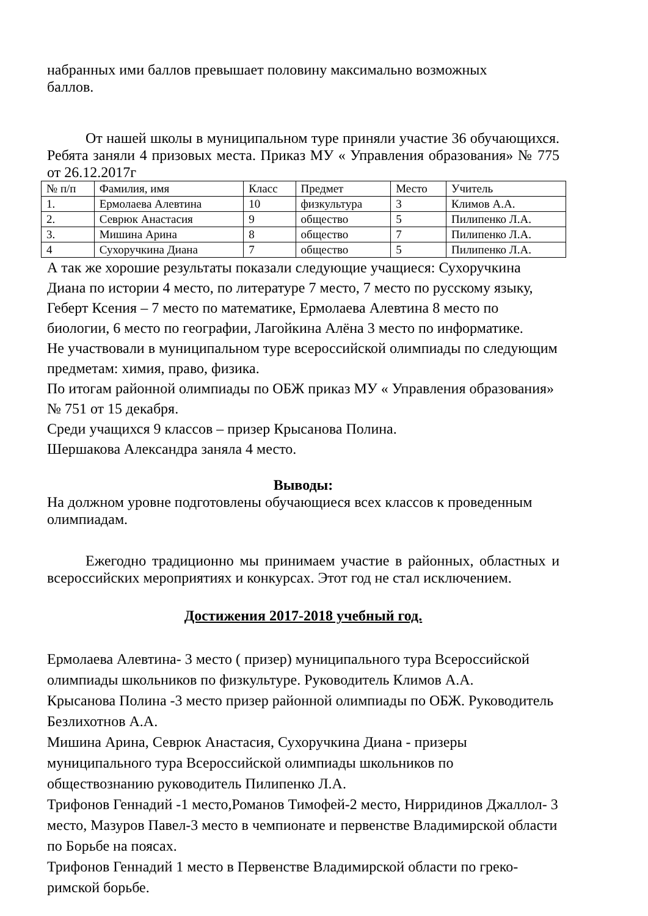набранных ими баллов превышает половину максимально возможных
баллов.
От нашей школы в муниципальном туре приняли участие 36 обучающихся. Ребята заняли 4 призовых места. Приказ МУ « Управления образования» № 775 от 26.12.2017г
| № п/п | Фамилия, имя | Класс | Предмет | Место | Учитель |
| 1. | Ермолаева Алевтина | 10 | физкультура | 3 | Климов А.А. |
| 2. | Севрюк Анастасия | 9 | общество | 5 | Пилипенко Л.А. |
| 3. | Мишина Арина | 8 | общество | 7 | Пилипенко Л.А. |
| 4 | Сухоручкина Диана | 7 | общество | 5 | Пилипенко Л.А. |
А так же хорошие результаты показали следующие учащиеся: Сухоручкина Диана по истории 4 место, по литературе 7 место, 7 место по русскому языку, Геберт Ксения – 7 место по математике, Ермолаева Алевтина 8 место по биологии, 6 место по географии, Лагойкина Алёна 3 место по информатике.
Не участвовали в муниципальном туре всероссийской олимпиады по следующим предметам: химия, право, физика.
По итогам районной олимпиады по ОБЖ приказ МУ « Управления образования» № 751 от 15 декабря.
Среди учащихся 9 классов – призер Крысанова Полина.
Шершакова Александра заняла 4 место.
Выводы:
На должном уровне подготовлены обучающиеся всех классов к проведенным олимпиадам.
Ежегодно традиционно мы принимаем участие в районных, областных и всероссийских мероприятиях и конкурсах. Этот год не стал исключением.
Достижения 2017-2018 учебный год.
Ермолаева Алевтина- 3 место ( призер) муниципального тура Всероссийской олимпиады школьников по физкультуре. Руководитель Климов А.А.
Крысанова Полина -3 место призер районной олимпиады по ОБЖ. Руководитель Безлихотнов А.А.
Мишина Арина, Севрюк Анастасия, Сухоручкина Диана - призеры муниципального тура Всероссийской олимпиады школьников по обществознанию руководитель Пилипенко Л.А.
Трифонов Геннадий -1 место,Романов Тимофей-2 место, Нирридинов Джаллол- 3 место, Мазуров Павел-3 место в чемпионате и первенстве Владимирской области по Борьбе на поясах.
Трифонов Геннадий 1 место в Первенстве Владимирской области по греко-римской борьбе.